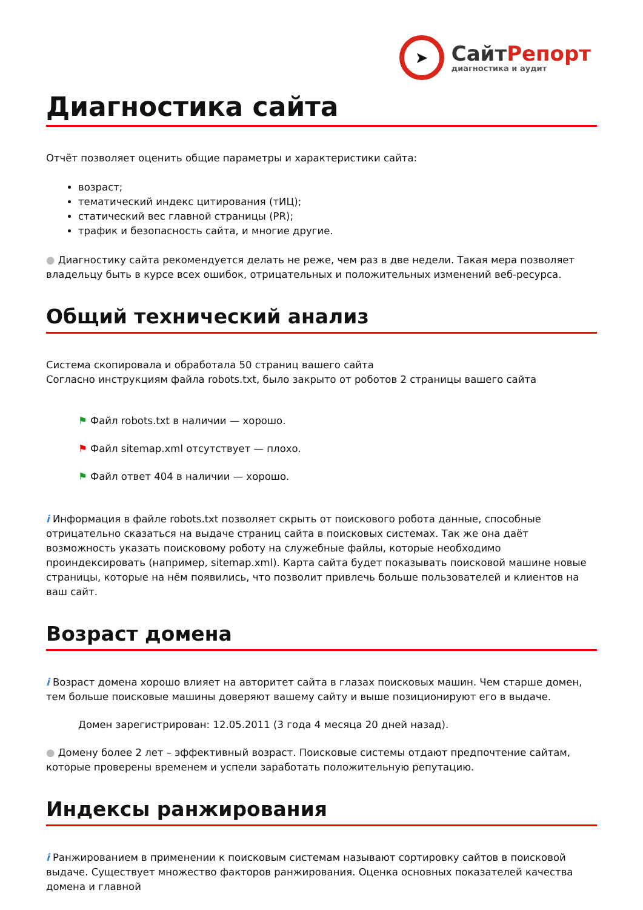➤
СайтРепорт
диагностика и аудит
Диагностика сайта
Отчёт позволяет оценить общие параметры и характеристики сайта:
возраст;
тематический индекс цитирования (тИЦ);
статический вес главной страницы (PR);
трафик и безопасность сайта, и многие другие.
● Диагностику сайта рекомендуется делать не реже, чем раз в две недели. Такая мера позволяет владельцу быть в курсе всех ошибок, отрицательных и положительных изменений веб-ресурса.
Общий технический анализ
Система скопировала и обработала 50 страниц вашего сайта
Согласно инструкциям файла robots.txt, было закрыто от роботов 2 страницы вашего сайта
⚑ Файл robots.txt в наличии — хорошо.
⚑ Файл sitemap.xml отсутствует — плохо.
⚑ Файл ответ 404 в наличии — хорошо.
i Информация в файле robots.txt позволяет скрыть от поискового робота данные, способные отрицательно сказаться на выдаче страниц сайта в поисковых системах. Так же она даёт возможность указать поисковому роботу на служебные файлы, которые необходимо проиндексировать (например, sitemap.xml). Карта сайта будет показывать поисковой машине новые страницы, которые на нём появились, что позволит привлечь больше пользователей и клиентов на ваш сайт.
Возраст домена
i Возраст домена хорошо влияет на авторитет сайта в глазах поисковых машин. Чем старше домен, тем больше поисковые машины доверяют вашему сайту и выше позиционируют его в выдаче.
Домен зарегистрирован: 12.05.2011 (3 года 4 месяца 20 дней назад).
● Домену более 2 лет – эффективный возраст. Поисковые системы отдают предпочтение сайтам, которые проверены временем и успели заработать положительную репутацию.
Индексы ранжирования
i Ранжированием в применении к поисковым системам называют сортировку сайтов в поисковой выдаче. Существует множество факторов ранжирования. Оценка основных показателей качества домена и главной